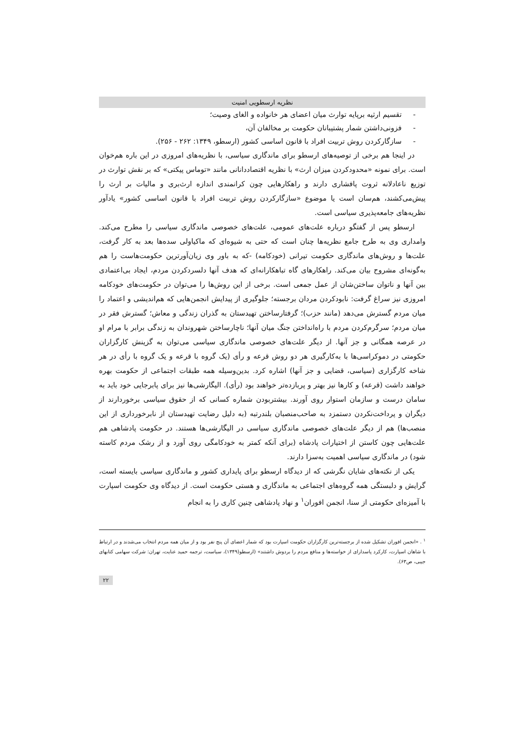نظریه ارسطویی امنیت
- تقسیم ارثیه برپایه توارث میان اعضای هر خانواده و الغای وصیت؛
- فزونی‌داشتن شمار پشتیبانان حکومت بر مخالفان آن،
- سازگارکردن روش تربیت افراد با قانون اساسی کشور (ارسطو، ۱۳۴۹: ۲۶۲ - ۲۵۶).
در اینجا هم برخی از توصیه‌های ارسطو برای ماندگاری سیاسی، با نظریه‌های امروزی در این باره هم‌خوان است. برای نمونه «محدودکردن میزان ارث» با نظریه اقتصاددانانی مانند «توماس پیکتی» که بر نقش توارث در توزیع ناعادلانه ثروت پافشاری دارند و راهکارهایی چون کرانمندی اندازه ارث‌بری و مالیات بر ارث را پیش‌می‌کشند، هم‌سان است یا موضوع «سازگارکردن روش تربیت افراد با قانون اساسی کشور» یادآور نظریه‌های جامعه‌پذیری سیاسی است.
ارسطو پس از گفتگو درباره علت‌های عمومی، علت‌های خصوصی ماندگاری سیاسی را مطرح می‌کند. وامداری وی به طرح جامع نظریه‌ها چنان است که حتی به شیوه‌ای که ماکیاولی سده‌ها بعد به کار گرفت، علت‌ها و روش‌های ماندگاری حکومت تیرانی (خودکامه) -که به باور وی زیان‌آورترین حکومت‌هاست را هم به‌گونه‌ای مشروح بیان می‌کند. راهکارهای گاه تباهکارانه‌ای که هدف آنها دلسردکردن مردم، ایجاد بی‌اعتمادی بین آنها و ناتوان ساختن‌شان از عمل جمعی است. برخی از این روش‌ها را می‌توان در حکومت‌های خودکامه امروزی نیز سراغ گرفت: نابودکردن مردان برجسته؛ جلوگیری از پیدایش انجمن‌هایی که هم‌اندیشی و اعتماد را میان مردم گسترش می‌دهد (مانند حزب)؛ گرفتارساختن تهیدستان به گذران زندگی و معاش؛ گسترش فقر در میان مردم؛ سرگرم‌کردن مردم با راه‌انداختن جنگ میان آنها؛ ناچارساختن شهروندان به زندگی برابر با مرام او در عرصه همگانی و جز آنها. از دیگر علت‌های خصوصی ماندگاری سیاسی می‌توان به گزینش کارگزاران حکومتی در دموکراسی‌ها با به‌کارگیری هر دو روش قرعه و رأی (یک گروه با قرعه و یک گروه با رأی در هر شاخه کارگزاری (سیاسی، قضایی و جز آنها) اشاره کرد. بدین‌وسیله همه طبقات اجتماعی از حکومت بهره خواهند داشت (قرعه) و کارها نیز بهتر و پربازده‌تر خواهند بود (رأی). الیگارشی‌ها نیز برای پابرجایی خود باید به سامان درست و سازمان استوار روی آورند. بیشتربودن شماره کسانی که از حقوق سیاسی برخوردارند از دیگران و پرداخت‌نکردن دستمزد به صاحب‌منصبان بلندرتبه (به دلیل رضایت تهیدستان از نابرخورداری از این منصب‌ها) هم از دیگر علت‌های خصوصی ماندگاری سیاسی در الیگارشی‌ها هستند. در حکومت پادشاهی هم علت‌هایی چون کاستن از اختیارات پادشاه (برای آنکه کمتر به خودکامگی روی آورد و از رشک مردم کاسته شود) در ماندگاری سیاسی اهمیت به‌سزا دارند.
یکی از نکته‌های شایان نگرشی که از دیدگاه ارسطو برای پایداری کشور و ماندگاری سیاسی بایسته است، گرایش و دلبستگی همه گروه‌های اجتماعی به ماندگاری و هستی حکومت است. از دیدگاه وی حکومت اسپارت با آمیزه‌ای حکومتی از سنا، انجمن افوران<sup>۱</sup> و نهاد پادشاهی چنین کاری را به انجام
<sup>۱</sup> . «انجمن افوران تشکیل شده از برجسته‌ترین کارگزاران حکومت اسپارت بود که شمار اعضای آن پنج نفر بود و از میان همه مردم انتخاب می‌شدند و در ارتباط با شاهان اسپارت، کارکرد پاسدارای از خواسته‌ها و منافع مردم را بردوش داشتند» (ارسطو(۱۳۴۹)، سیاست، ترجمه حمید عنایت، تهران: شرکت سهامی کتابهای جیبی، ص۶۳).
۲۲